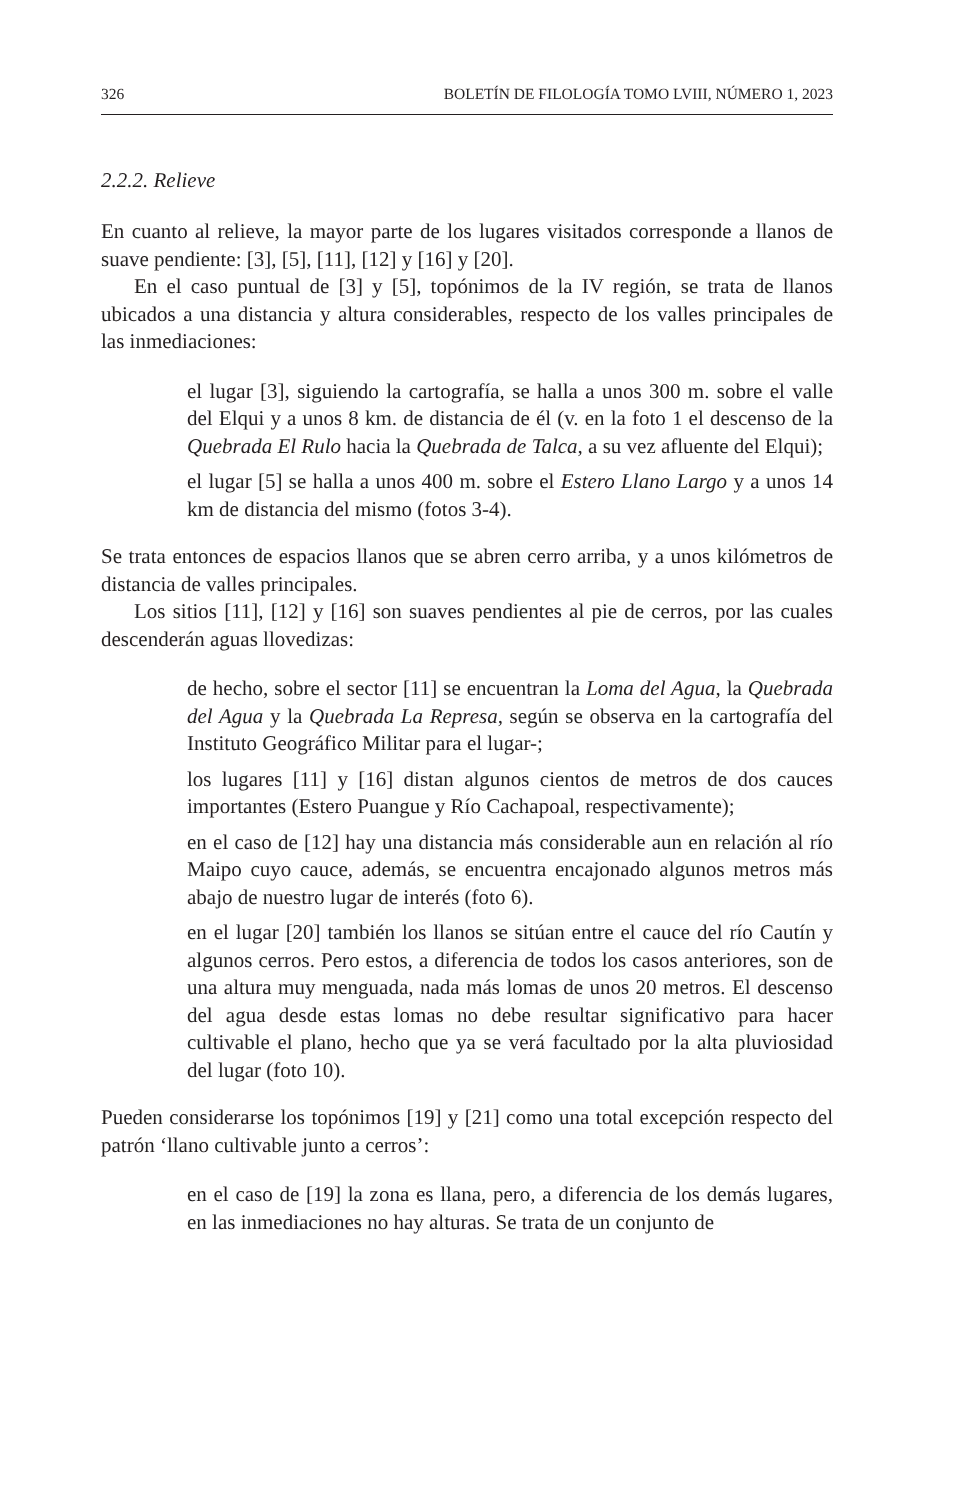326 BOLETÍN DE FILOLOGÍA TOMO LVIII, NÚMERO 1, 2023
2.2.2. Relieve
En cuanto al relieve, la mayor parte de los lugares visitados corresponde a llanos de suave pendiente: [3], [5], [11], [12] y [16] y [20].
En el caso puntual de [3] y [5], topónimos de la IV región, se trata de llanos ubicados a una distancia y altura considerables, respecto de los valles principales de las inmediaciones:
el lugar [3], siguiendo la cartografía, se halla a unos 300 m. sobre el valle del Elqui y a unos 8 km. de distancia de él (v. en la foto 1 el descenso de la Quebrada El Rulo hacia la Quebrada de Talca, a su vez afluente del Elqui);
el lugar [5] se halla a unos 400 m. sobre el Estero Llano Largo y a unos 14 km de distancia del mismo (fotos 3-4).
Se trata entonces de espacios llanos que se abren cerro arriba, y a unos kilómetros de distancia de valles principales.
Los sitios [11], [12] y [16] son suaves pendientes al pie de cerros, por las cuales descenderán aguas llovedizas:
de hecho, sobre el sector [11] se encuentran la Loma del Agua, la Quebrada del Agua y la Quebrada La Represa, según se observa en la cartografía del Instituto Geográfico Militar para el lugar-;
los lugares [11] y [16] distan algunos cientos de metros de dos cauces importantes (Estero Puangue y Río Cachapoal, respectivamente);
en el caso de [12] hay una distancia más considerable aun en relación al río Maipo cuyo cauce, además, se encuentra encajonado algunos metros más abajo de nuestro lugar de interés (foto 6).
en el lugar [20] también los llanos se sitúan entre el cauce del río Cautín y algunos cerros. Pero estos, a diferencia de todos los casos anteriores, son de una altura muy menguada, nada más lomas de unos 20 metros. El descenso del agua desde estas lomas no debe resultar significativo para hacer cultivable el plano, hecho que ya se verá facultado por la alta pluviosidad del lugar (foto 10).
Pueden considerarse los topónimos [19] y [21] como una total excepción respecto del patrón ‘llano cultivable junto a cerros’:
en el caso de [19] la zona es llana, pero, a diferencia de los demás lugares, en las inmediaciones no hay alturas. Se trata de un conjunto de